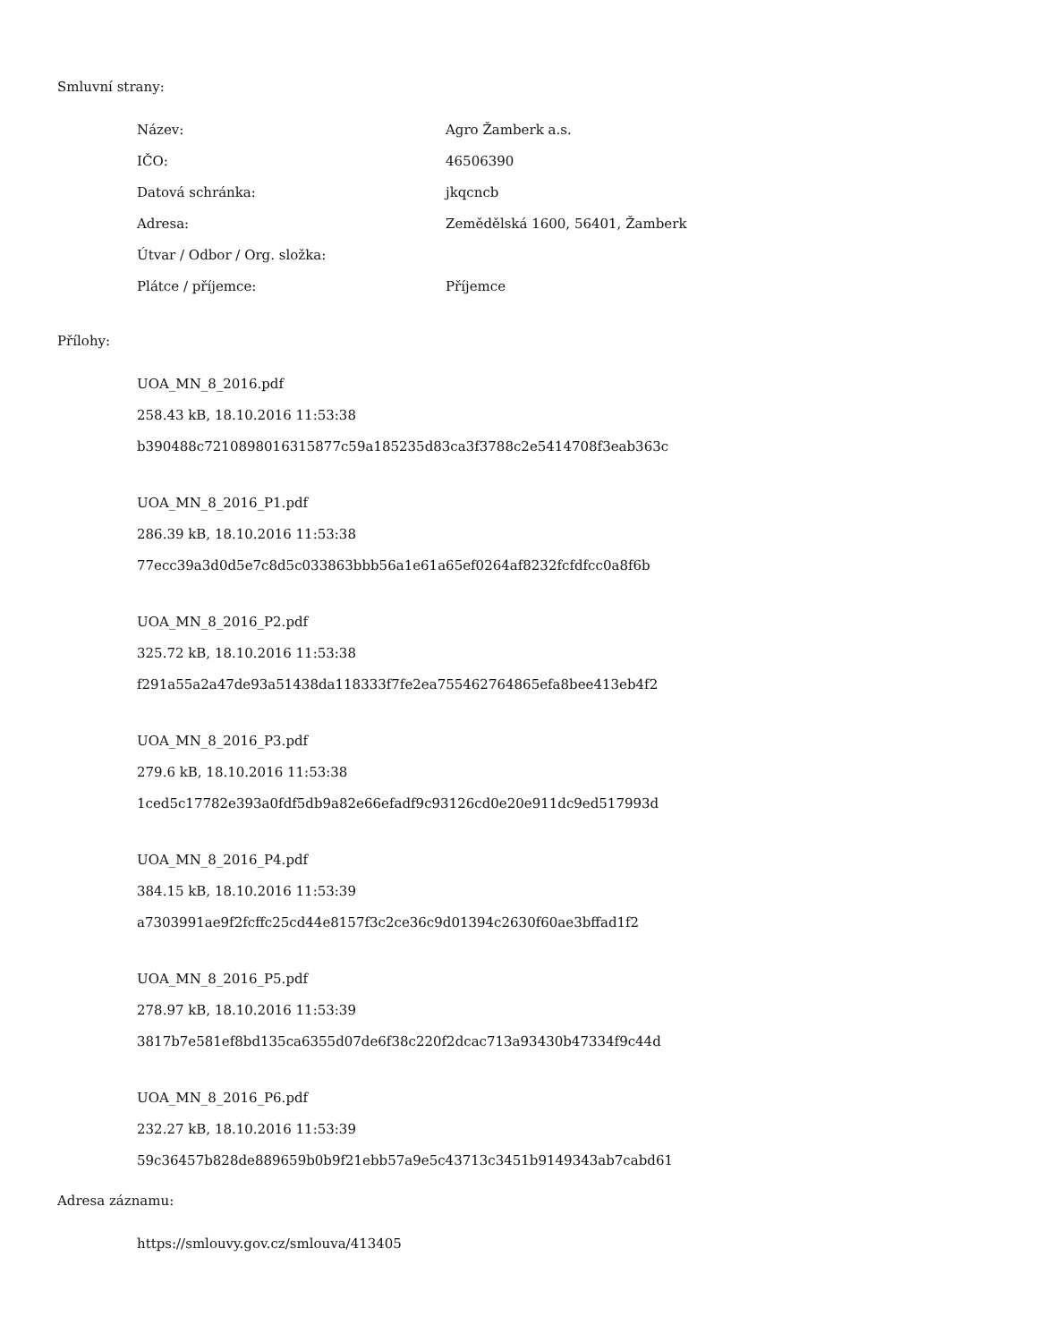Smluvní strany:
| Název: | Agro Žamberk a.s. |
| IČO: | 46506390 |
| Datová schránka: | jkqcncb |
| Adresa: | Zemědělská 1600, 56401, Žamberk |
| Útvar / Odbor / Org. složka: | |
| Plátce / příjemce: | Příjemce |
Přílohy:
UOA_MN_8_2016.pdf
258.43 kB, 18.10.2016 11:53:38
b390488c7210898016315877c59a185235d83ca3f3788c2e5414708f3eab363c
UOA_MN_8_2016_P1.pdf
286.39 kB, 18.10.2016 11:53:38
77ecc39a3d0d5e7c8d5c033863bbb56a1e61a65ef0264af8232fcfdfcc0a8f6b
UOA_MN_8_2016_P2.pdf
325.72 kB, 18.10.2016 11:53:38
f291a55a2a47de93a51438da118333f7fe2ea755462764865efa8bee413eb4f2
UOA_MN_8_2016_P3.pdf
279.6 kB, 18.10.2016 11:53:38
1ced5c17782e393a0fdf5db9a82e66efadf9c93126cd0e20e911dc9ed517993d
UOA_MN_8_2016_P4.pdf
384.15 kB, 18.10.2016 11:53:39
a7303991ae9f2fcffc25cd44e8157f3c2ce36c9d01394c2630f60ae3bffad1f2
UOA_MN_8_2016_P5.pdf
278.97 kB, 18.10.2016 11:53:39
3817b7e581ef8bd135ca6355d07de6f38c220f2dcac713a93430b47334f9c44d
UOA_MN_8_2016_P6.pdf
232.27 kB, 18.10.2016 11:53:39
59c36457b828de889659b0b9f21ebb57a9e5c43713c3451b9149343ab7cabd61
Adresa záznamu:
https://smlouvy.gov.cz/smlouva/413405